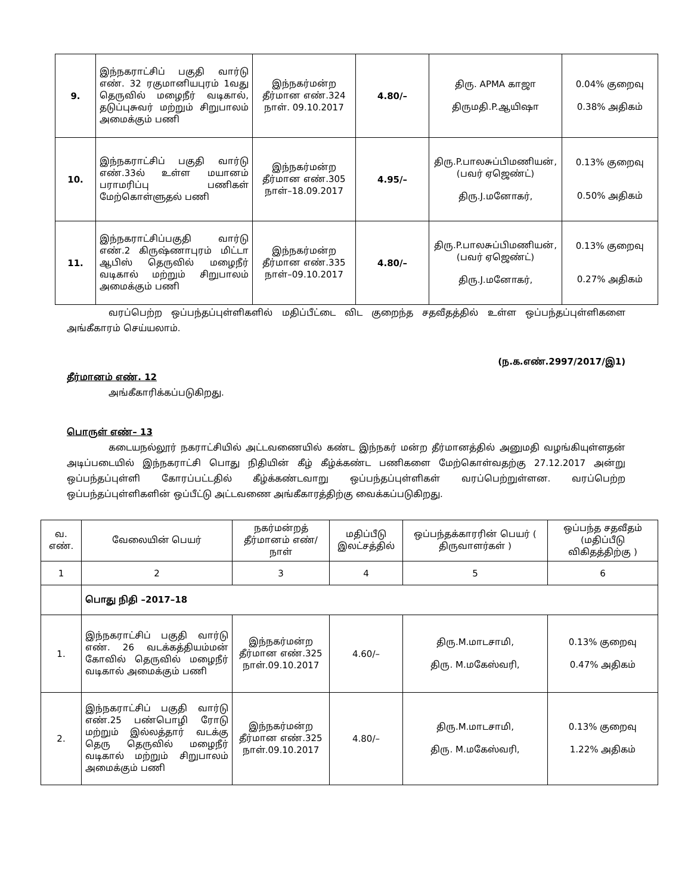| 9. | இந்நகராட்சிப் பகுதி வார்டு எண். 32 ரகுமானியபுரம் 1வது தெருவில் மழைநீர் வடிகால், தடுப்புசுவர் மற்றும் சிறுபாலம் அமைக்கும் பணி | இந்நகர்மன்ற தீர்மான எண்.324 நாள். 09.10.2017 | 4.80/– | திரு. APMA காஜா திருமதி.P.ஆயிஷா | 0.04% குறைவு 0.38% அதிகம் |
| 10. | இந்நகராட்சிப் பகுதி வார்டு எண்.33ல் உள்ள மயானம் பராமரிப்பு பணிகள் மேற்கொள்ளுதல் பணி | இந்நகர்மன்ற தீர்மான எண்.305 நாள்–18.09.2017 | 4.95/– | திரு.P.பாலசுப்பிமணியன், (பவர் ஏஜெண்ட்) திரு.J.மனோகர், | 0.13% குறைவு 0.50% அதிகம் |
| 11. | இந்நகராட்சிப்பகுதி வார்டு எண்.2 கிருஷ்ணாபுரம் மிட்டா ஆபிஸ் தெருவில் மழைநீர் வடிகால் மற்றும் சிறுபாலம் அமைக்கும் பணி | இந்நகர்மன்ற தீர்மான எண்.335 நாள்–09.10.2017 | 4.80/– | திரு.P.பாலசுப்பிமணியன், (பவர் ஏஜெண்ட்) திரு.J.மனோகர், | 0.13% குறைவு 0.27% அதிகம் |
வரப்பெற்ற ஒப்பந்தப்புள்ளிகளில் மதிப்பீட்டை விட குறைந்த சதவீதத்தில் உள்ள ஒப்பந்தப்புள்ளிகளை அங்கீகாரம் செய்யலாம்.
(ந.க.எண்.2997/2017/இ1)
தீர்மானம் எண். 12
அங்கீகாரிக்கப்படுகிறது.
பொருள் எண்– 13
கடையநல்லூர் நகராட்சியில் அட்டவணையில் கண்ட இந்நகர் மன்ற தீர்மானத்தில் அனுமதி வழங்கியுள்ளதன் அடிப்படையில் இந்நகராட்சி பொது நிதியின் கீழ் கீழ்க்கண்ட பணிகளை மேற்கொள்வதற்கு 27.12.2017 அன்று ஒப்பந்தப்புள்ளி கோரப்பட்டதில் கீழ்க்கண்டவாறு ஒப்பந்தப்புள்ளிகள் வரப்பெற்றுள்ளன. வரப்பெற்ற ஒப்பந்தப்புள்ளிகளின் ஒப்பீட்டு அட்டவணை அங்கீகாரத்திற்கு வைக்கப்படுகிறது.
| வ. எண். | வேலையின் பெயர் | நகர்மன்றத் தீர்மானம் எண்/ நாள் | மதிப்பீடு இலட்சத்தில் | ஒப்பந்தக்காரரின் பெயர் ( திருவாளர்கள் ) | ஒப்பந்த சதவீதம் (மதிப்பீடு விகிதத்திற்கு ) |
| --- | --- | --- | --- | --- | --- |
| 1 | 2 | 3 | 4 | 5 | 6 |
| | பொது நிதி –2017–18 | | | | |
| 1. | இந்நகராட்சிப் பகுதி வார்டு எண். 26 வடக்கத்தியம்மன் கோவில் தெருவில் மழைநீர் வடிகால் அமைக்கும் பணி | இந்நகர்மன்ற தீர்மான எண்.325 நாள்.09.10.2017 | 4.60/– | திரு.M.மாடசாமி, திரு. M.மகேஸ்வரி, | 0.13% குறைவு 0.47% அதிகம் |
| 2. | இந்நகராட்சிப் பகுதி வார்டு எண்.25 பண்பொழி ரோடு மற்றும் இல்லத்தார் வடக்கு தெரு தெருவில் மழைநீர் வடிகால் மற்றும் சிறுபாலம் அமைக்கும் பணி | இந்நகர்மன்ற தீர்மான எண்.325 நாள்.09.10.2017 | 4.80/– | திரு.M.மாடசாமி, திரு. M.மகேஸ்வரி, | 0.13% குறைவு 1.22% அதிகம் |